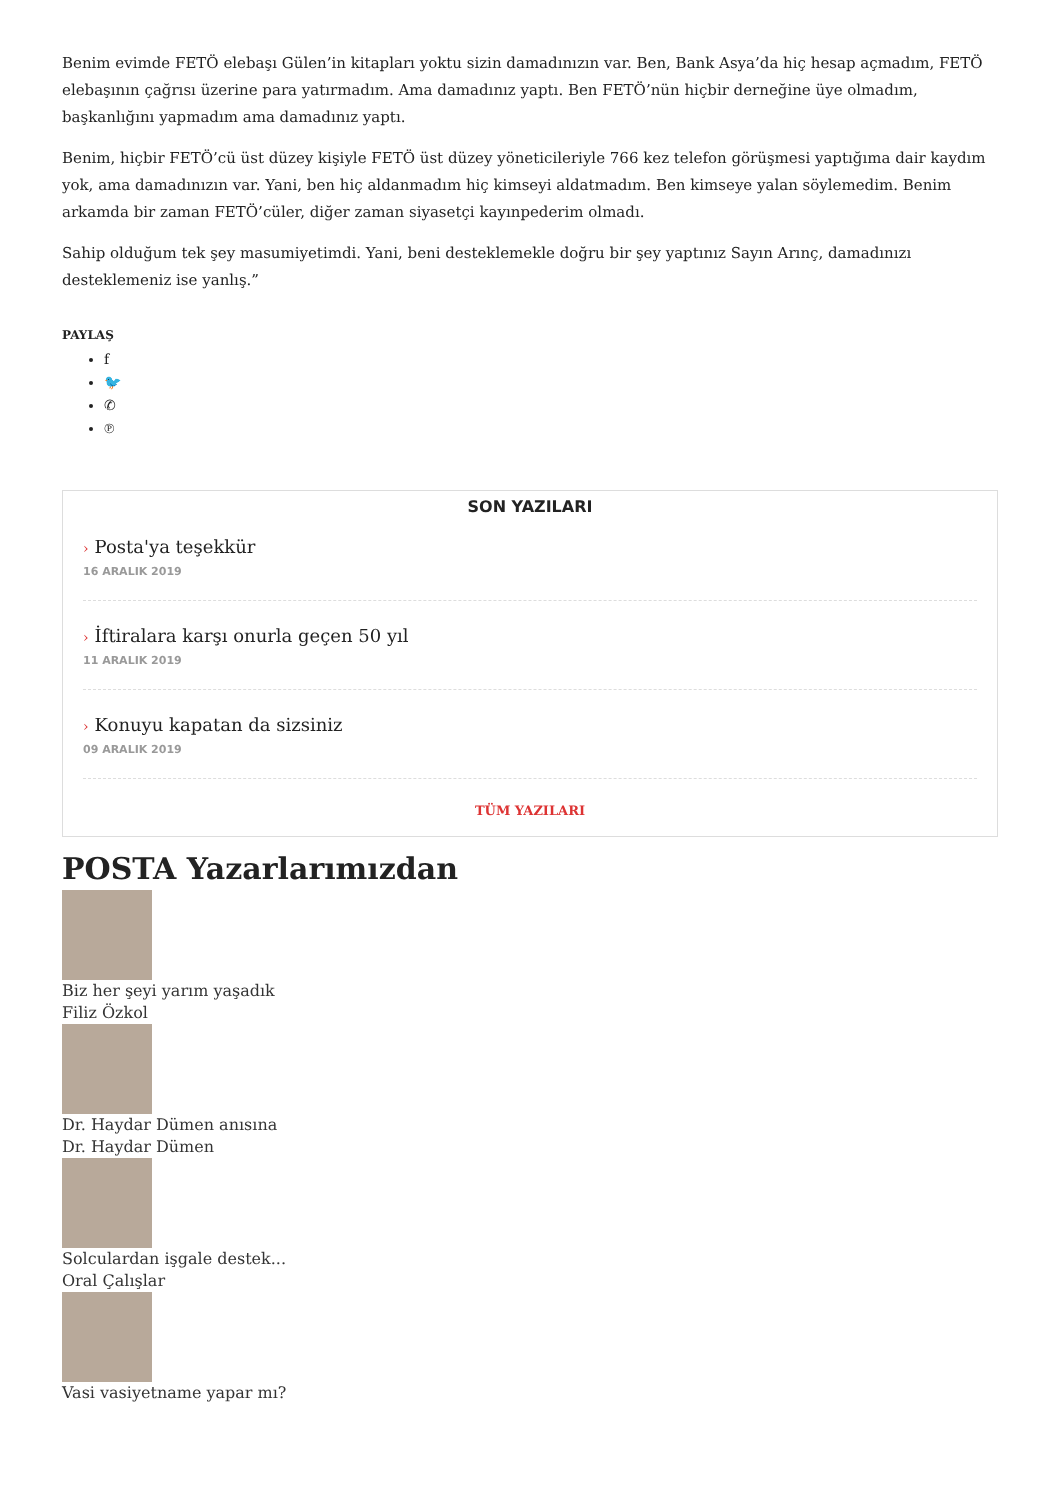Benim evimde FETÖ elebaşı Gülen’in kitapları yoktu sizin damadınızın var. Ben, Bank Asya’da hiç hesap açmadım, FETÖ elebaşının çağrısı üzerine para yatırmadım. Ama damadınız yaptı. Ben FETÖ’nün hiçbir derneğine üye olmadım, başkanlığını yapmadım ama damadınız yaptı.
Benim, hiçbir FETÖ’cü üst düzey kişiyle FETÖ üst düzey yöneticileriyle 766 kez telefon görüşmesi yaptığıma dair kaydım yok, ama damadınızın var. Yani, ben hiç aldanmadım hiç kimseyi aldatmadım. Ben kimseye yalan söylemedim. Benim arkamda bir zaman FETÖ’cüler, diğer zaman siyasetçi kayınpederim olmadı.
Sahip olduğum tek şey masumiyetimdi. Yani, beni desteklemekle doğru bir şey yaptınız Sayın Arınç, damadınızı desteklemeniz ise yanlış.”
PAYLAŞ
f
🐦
✆
℗
SON YAZILARI
› Posta'ya teşekkür
16 ARALIK 2019
› İftiralara karşı onurla geçen 50 yıl
11 ARALIK 2019
› Konuyu kapatan da sizsiniz
09 ARALIK 2019
TÜM YAZILARI
POSTA Yazarlarımızdan
Biz her şeyi yarım yaşadık
Filiz Özkol
Dr. Haydar Dümen anısına
Dr. Haydar Dümen
Solculardan işgale destek...
Oral Çalışlar
Vasi vasiyetname yapar mı?